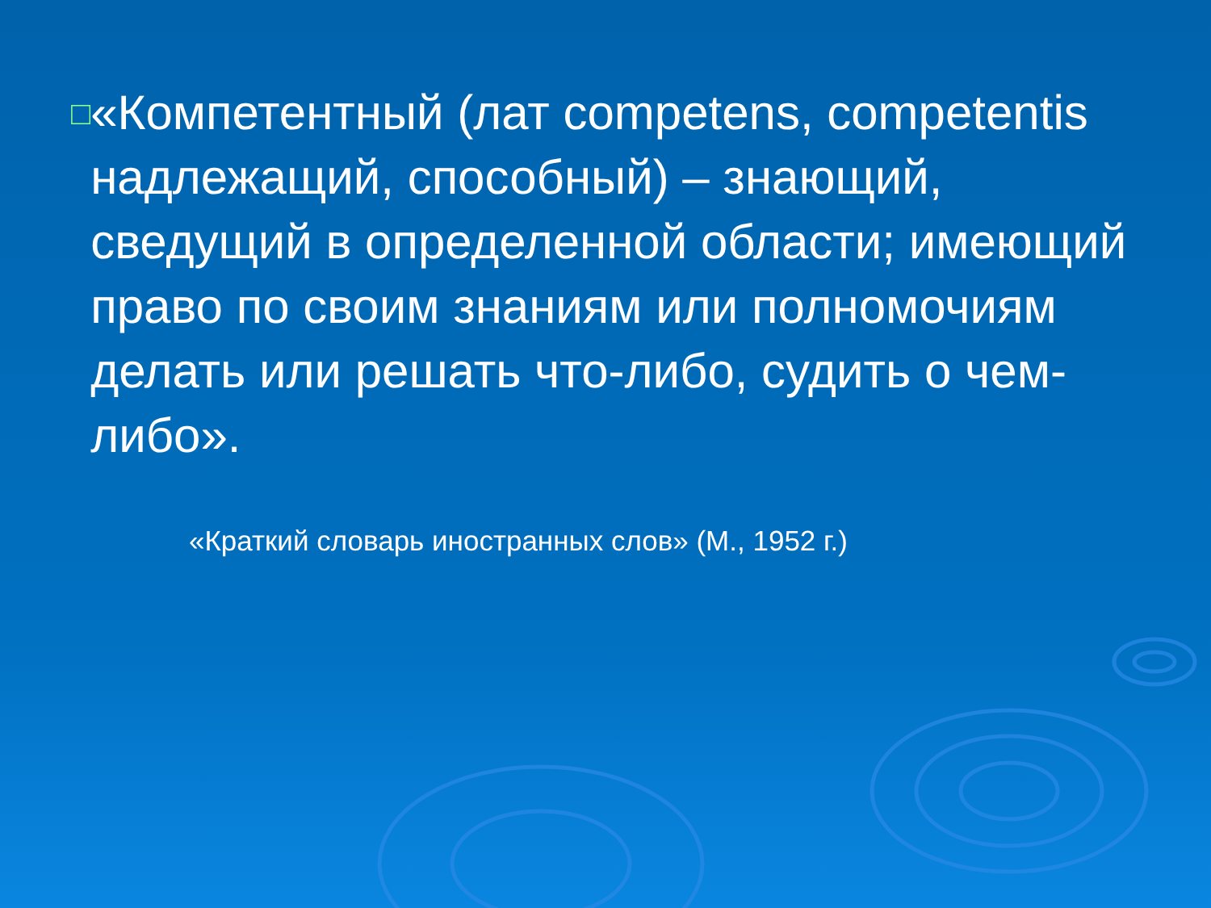□
«Компетентный (лат competens, competentis надлежащий, способный) – знающий, сведущий в определенной области; имеющий право по своим знаниям или полномочиям делать или решать что-либо, судить о чем-либо».
«Краткий словарь иностранных слов» (М., 1952 г.)